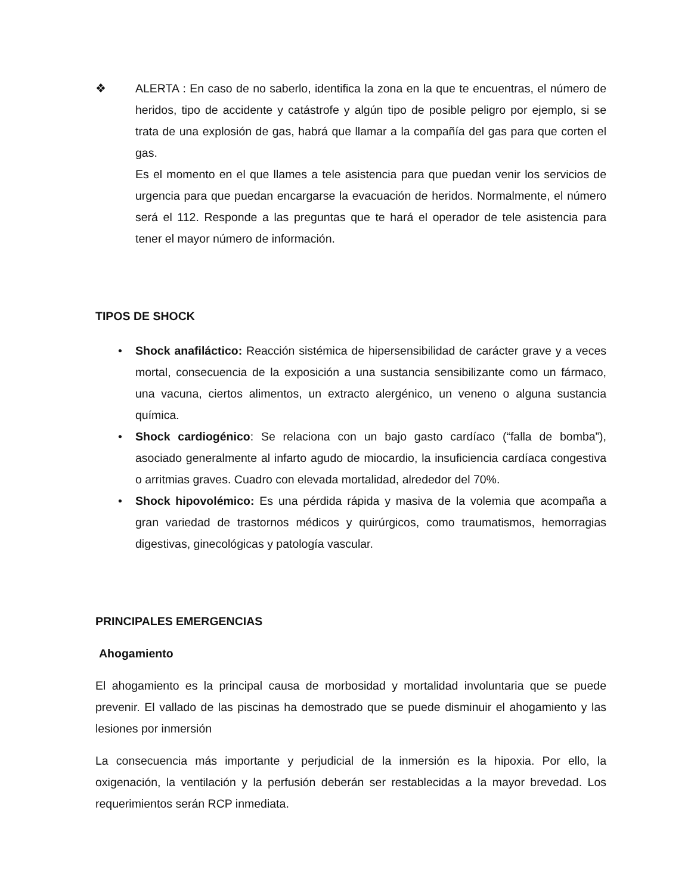❖ ALERTA : En caso de no saberlo, identifica la zona en la que te encuentras, el número de heridos, tipo de accidente y catástrofe y algún tipo de posible peligro por ejemplo, si se trata de una explosión de gas, habrá que llamar a la compañía del gas para que corten el gas.
Es el momento en el que llames a tele asistencia para que puedan venir los servicios de urgencia para que puedan encargarse la evacuación de heridos. Normalmente, el número será el 112. Responde a las preguntas que te hará el operador de tele asistencia para tener el mayor número de información.
TIPOS DE SHOCK
• Shock anafiláctico: Reacción sistémica de hipersensibilidad de carácter grave y a veces mortal, consecuencia de la exposición a una sustancia sensibilizante como un fármaco, una vacuna, ciertos alimentos, un extracto alergénico, un veneno o alguna sustancia química.
• Shock cardiogénico: Se relaciona con un bajo gasto cardíaco (“falla de bomba”), asociado generalmente al infarto agudo de miocardio, la insuficiencia cardíaca congestiva o arritmias graves. Cuadro con elevada mortalidad, alrededor del 70%.
• Shock hipovolémico: Es una pérdida rápida y masiva de la volemia que acompaña a gran variedad de trastornos médicos y quirúrgicos, como traumatismos, hemorragias digestivas, ginecológicas y patología vascular.
PRINCIPALES EMERGENCIAS
Ahogamiento
El ahogamiento es la principal causa de morbosidad y mortalidad involuntaria que se puede prevenir. El vallado de las piscinas ha demostrado que se puede disminuir el ahogamiento y las lesiones por inmersión
La consecuencia más importante y perjudicial de la inmersión es la hipoxia. Por ello, la oxigenación, la ventilación y la perfusión deberán ser restablecidas a la mayor brevedad. Los requerimientos serán RCP inmediata.